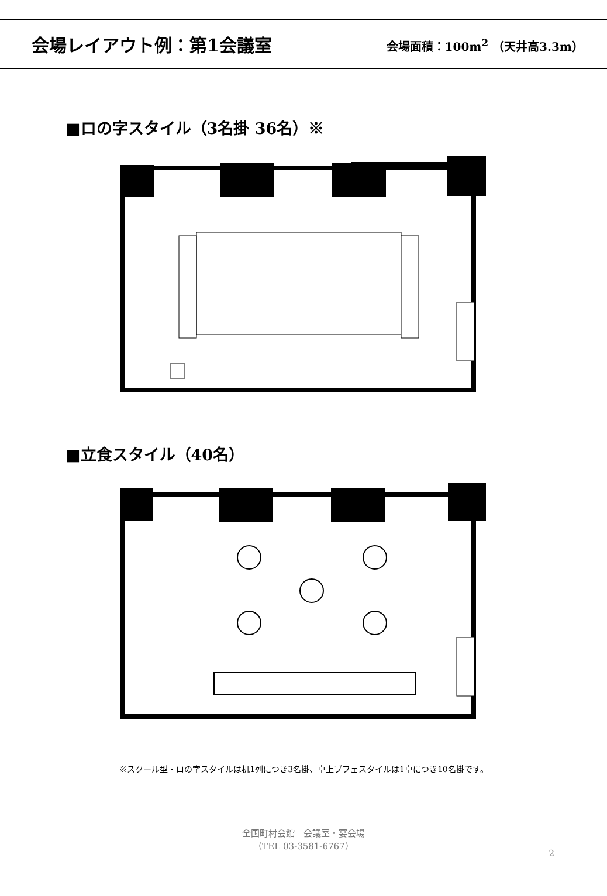会場レイアウト例：第1会議室
会場面積：100m<sup>2</sup> （天井高3.3m）
■ロの字スタイル（3名掛 36名）※
■立食スタイル（40名）
※スクール型・ロの字スタイルは机1列につき3名掛、卓上ブフェスタイルは1卓につき10名掛です。
全国町村会館　会議室・宴会場
（TEL 03-3581-6767）
2